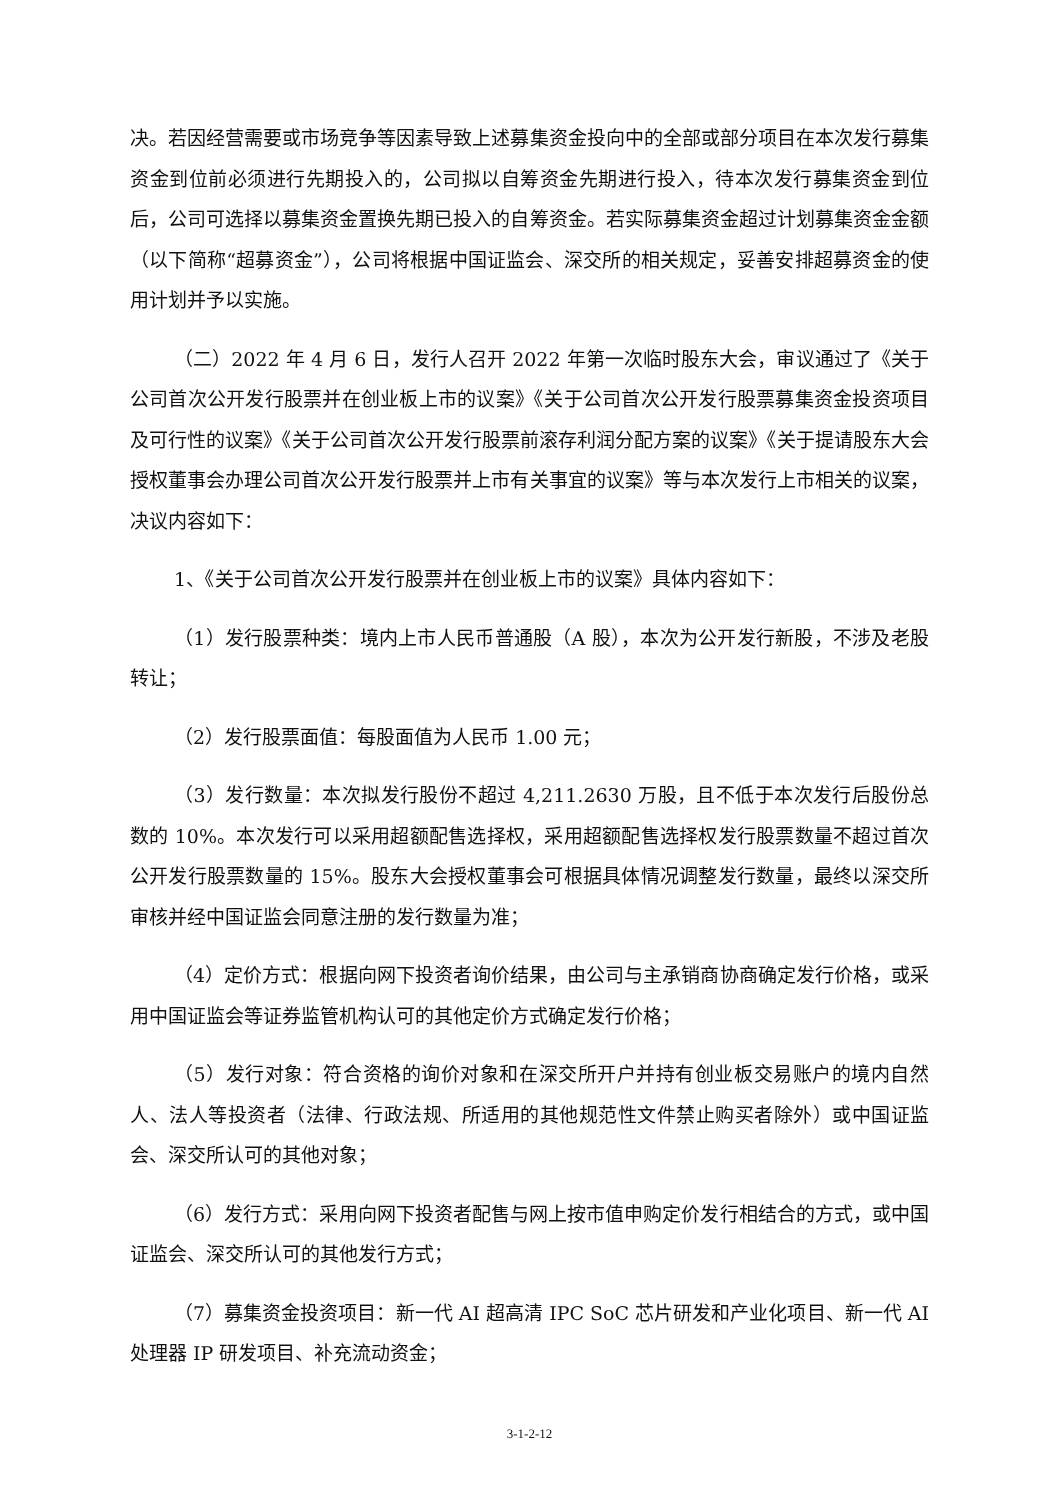决。若因经营需要或市场竞争等因素导致上述募集资金投向中的全部或部分项目在本次发行募集资金到位前必须进行先期投入的，公司拟以自筹资金先期进行投入，待本次发行募集资金到位后，公司可选择以募集资金置换先期已投入的自筹资金。若实际募集资金超过计划募集资金金额（以下简称“超募资金”），公司将根据中国证监会、深交所的相关规定，妥善安排超募资金的使用计划并予以实施。
（二）2022 年 4 月 6 日，发行人召开 2022 年第一次临时股东大会，审议通过了《关于公司首次公开发行股票并在创业板上市的议案》《关于公司首次公开发行股票募集资金投资项目及可行性的议案》《关于公司首次公开发行股票前滚存利润分配方案的议案》《关于提请股东大会授权董事会办理公司首次公开发行股票并上市有关事宜的议案》等与本次发行上市相关的议案，决议内容如下：
1、《关于公司首次公开发行股票并在创业板上市的议案》具体内容如下：
（1）发行股票种类：境内上市人民币普通股（A 股），本次为公开发行新股，不涉及老股转让；
（2）发行股票面值：每股面值为人民币 1.00 元；
（3）发行数量：本次拟发行股份不超过 4,211.2630 万股，且不低于本次发行后股份总数的 10%。本次发行可以采用超额配售选择权，采用超额配售选择权发行股票数量不超过首次公开发行股票数量的 15%。股东大会授权董事会可根据具体情况调整发行数量，最终以深交所审核并经中国证监会同意注册的发行数量为准；
（4）定价方式：根据向网下投资者询价结果，由公司与主承销商协商确定发行价格，或采用中国证监会等证券监管机构认可的其他定价方式确定发行价格；
（5）发行对象：符合资格的询价对象和在深交所开户并持有创业板交易账户的境内自然人、法人等投资者（法律、行政法规、所适用的其他规范性文件禁止购买者除外）或中国证监会、深交所认可的其他对象；
（6）发行方式：采用向网下投资者配售与网上按市值申购定价发行相结合的方式，或中国证监会、深交所认可的其他发行方式；
（7）募集资金投资项目：新一代 AI 超高清 IPC SoC 芯片研发和产业化项目、新一代 AI 处理器 IP 研发项目、补充流动资金；
3-1-2-12